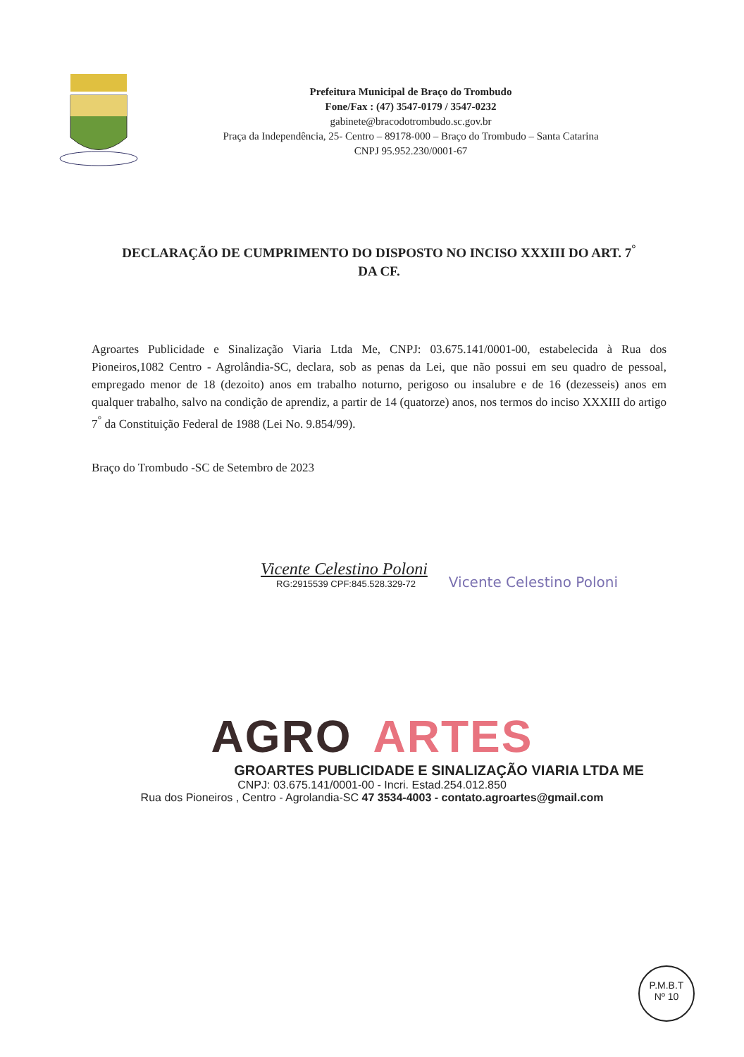Prefeitura Municipal de Braço do Trombudo
Fone/Fax : (47) 3547-0179 / 3547-0232
gabinete@bracodotrombudo.sc.gov.br
Praça da Independência, 25- Centro – 89178-000 – Braço do Trombudo – Santa Catarina
CNPJ 95.952.230/0001-67
DECLARAÇÃO DE CUMPRIMENTO DO DISPOSTO NO INCISO XXXIII DO ART. 7<sup>°</sup> DA CF.
Agroartes Publicidade e Sinalização Viaria Ltda Me, CNPJ: 03.675.141/0001-00, estabelecida à Rua dos Pioneiros,1082 Centro - Agrolândia-SC, declara, sob as penas da Lei, que não possui em seu quadro de pessoal, empregado menor de 18 (dezoito) anos em trabalho noturno, perigoso ou insalubre e de 16 (dezesseis) anos em qualquer trabalho, salvo na condição de aprendiz, a partir de 14 (quatorze) anos, nos termos do inciso XXXIII do artigo 7<sup>°</sup> da Constituição Federal de 1988 (Lei No. 9.854/99).
Braço do Trombudo -SC de Setembro de 2023
Vicente Celestino Poloni
RG:2915539 CPF:845.528.329-72
Vicente Celestino Poloni
AGRO ARTES
GROARTES PUBLICIDADE E SINALIZAÇÃO VIARIA LTDA ME
CNPJ: 03.675.141/0001-00 - Incri. Estad.254.012.850
Rua dos Pioneiros , Centro - Agrolandia-SC 47 3534-4003 - contato.agroartes@gmail.com
P.M.B.T
Nº 10